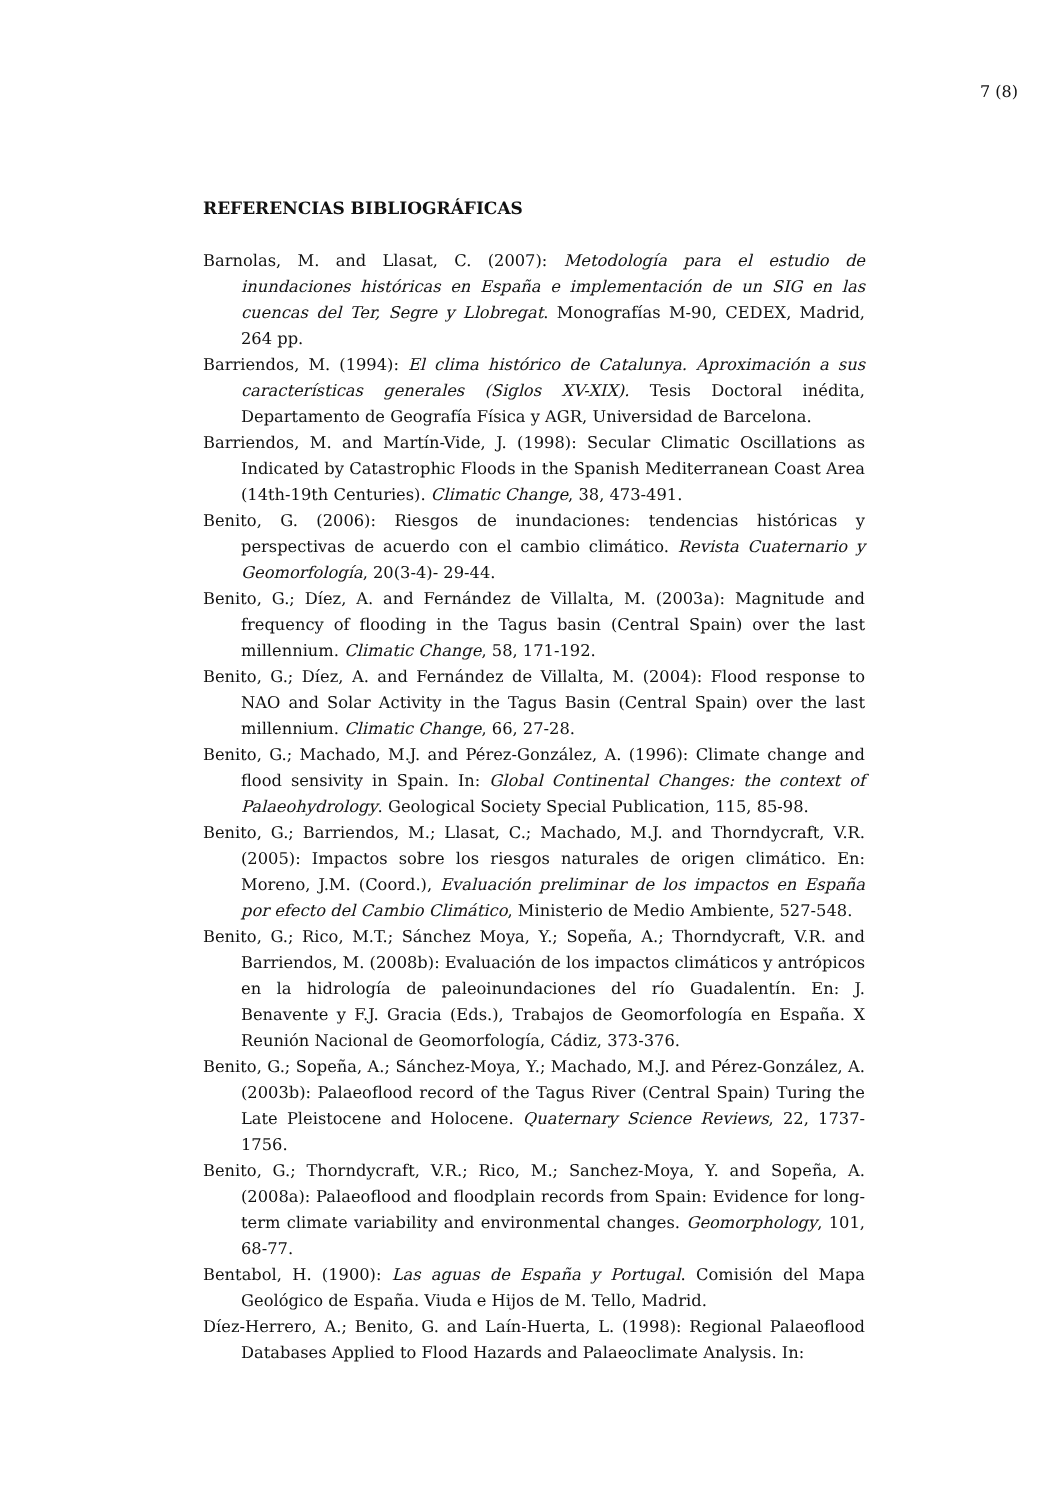7 (8)
REFERENCIAS BIBLIOGRÁFICAS
Barnolas, M. and Llasat, C. (2007): Metodología para el estudio de inundaciones históricas en España e implementación de un SIG en las cuencas del Ter, Segre y Llobregat. Monografías M-90, CEDEX, Madrid, 264 pp.
Barriendos, M. (1994): El clima histórico de Catalunya. Aproximación a sus características generales (Siglos XV-XIX). Tesis Doctoral inédita, Departamento de Geografía Física y AGR, Universidad de Barcelona.
Barriendos, M. and Martín-Vide, J. (1998): Secular Climatic Oscillations as Indicated by Catastrophic Floods in the Spanish Mediterranean Coast Area (14th-19th Centuries). Climatic Change, 38, 473-491.
Benito, G. (2006): Riesgos de inundaciones: tendencias históricas y perspectivas de acuerdo con el cambio climático. Revista Cuaternario y Geomorfología, 20(3-4)- 29-44.
Benito, G.; Díez, A. and Fernández de Villalta, M. (2003a): Magnitude and frequency of flooding in the Tagus basin (Central Spain) over the last millennium. Climatic Change, 58, 171-192.
Benito, G.; Díez, A. and Fernández de Villalta, M. (2004): Flood response to NAO and Solar Activity in the Tagus Basin (Central Spain) over the last millennium. Climatic Change, 66, 27-28.
Benito, G.; Machado, M.J. and Pérez-González, A. (1996): Climate change and flood sensivity in Spain. In: Global Continental Changes: the context of Palaeohydrology. Geological Society Special Publication, 115, 85-98.
Benito, G.; Barriendos, M.; Llasat, C.; Machado, M.J. and Thorndycraft, V.R. (2005): Impactos sobre los riesgos naturales de origen climático. En: Moreno, J.M. (Coord.), Evaluación preliminar de los impactos en España por efecto del Cambio Climático, Ministerio de Medio Ambiente, 527-548.
Benito, G.; Rico, M.T.; Sánchez Moya, Y.; Sopeña, A.; Thorndycraft, V.R. and Barriendos, M. (2008b): Evaluación de los impactos climáticos y antrópicos en la hidrología de paleoinundaciones del río Guadalentín. En: J. Benavente y F.J. Gracia (Eds.), Trabajos de Geomorfología en España. X Reunión Nacional de Geomorfología, Cádiz, 373-376.
Benito, G.; Sopeña, A.; Sánchez-Moya, Y.; Machado, M.J. and Pérez-González, A. (2003b): Palaeoflood record of the Tagus River (Central Spain) Turing the Late Pleistocene and Holocene. Quaternary Science Reviews, 22, 1737-1756.
Benito, G.; Thorndycraft, V.R.; Rico, M.; Sanchez-Moya, Y. and Sopeña, A. (2008a): Palaeoflood and floodplain records from Spain: Evidence for long-term climate variability and environmental changes. Geomorphology, 101, 68-77.
Bentabol, H. (1900): Las aguas de España y Portugal. Comisión del Mapa Geológico de España. Viuda e Hijos de M. Tello, Madrid.
Díez-Herrero, A.; Benito, G. and Laín-Huerta, L. (1998): Regional Palaeoflood Databases Applied to Flood Hazards and Palaeoclimate Analysis. In: